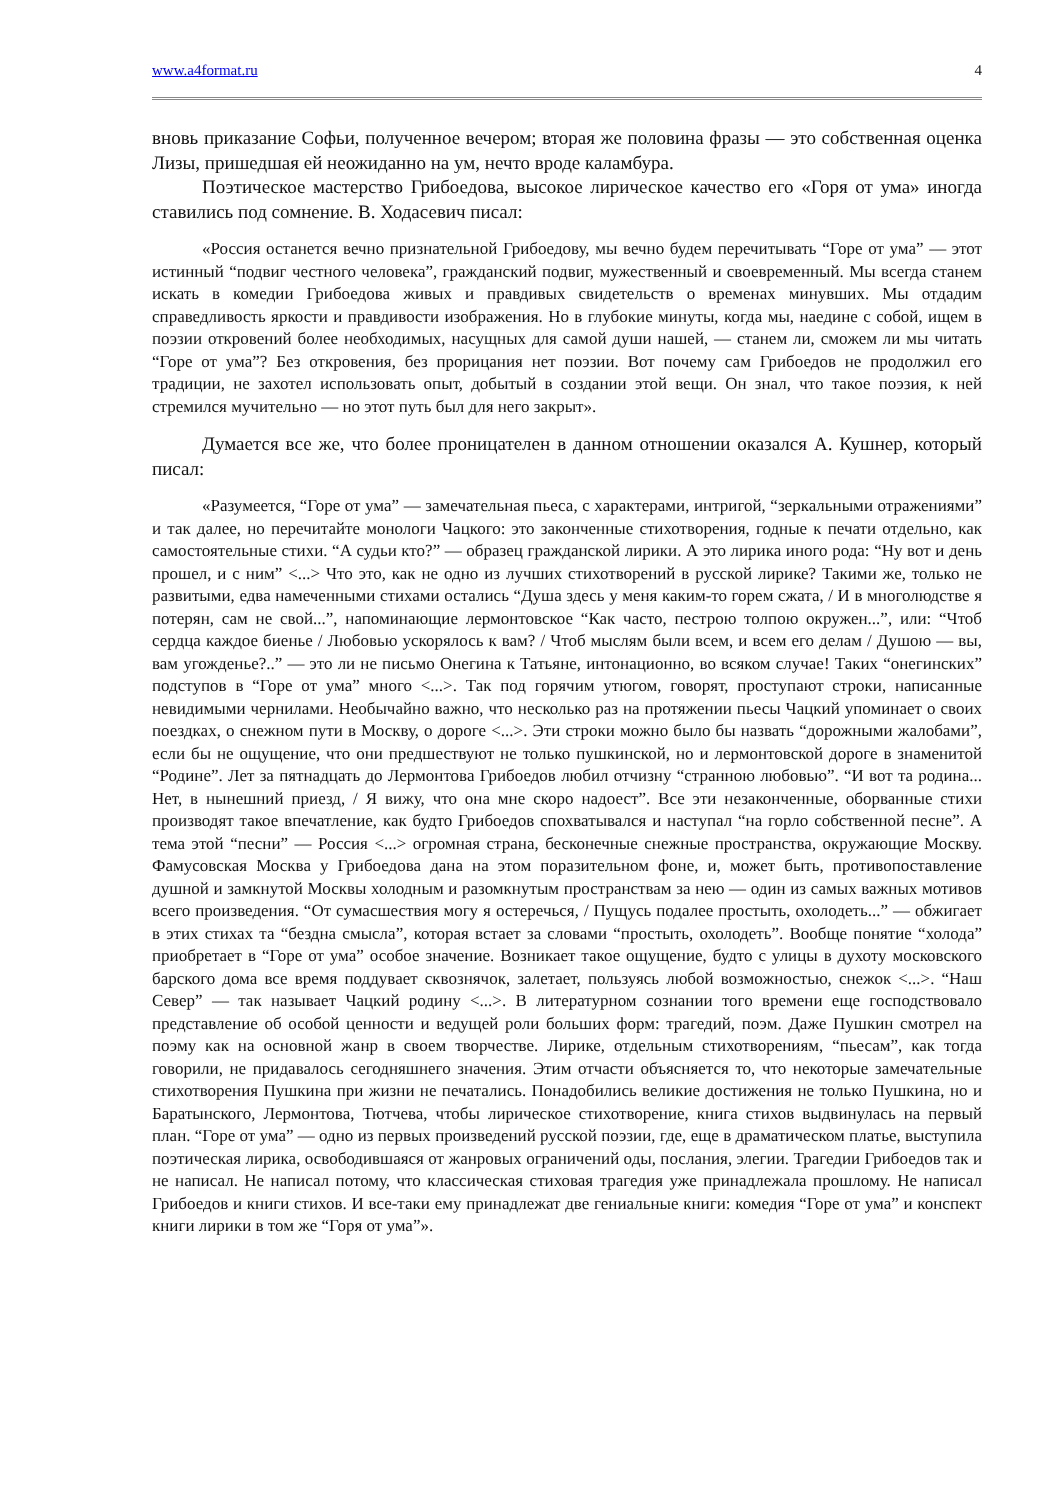www.a4format.ru 4
вновь приказание Софьи, полученное вечером; вторая же половина фразы — это собственная оценка Лизы, пришедшая ей неожиданно на ум, нечто вроде каламбура.
Поэтическое мастерство Грибоедова, высокое лирическое качество его «Горя от ума» иногда ставились под сомнение. В. Ходасевич писал:
«Россия останется вечно признательной Грибоедову, мы вечно будем перечитывать “Горе от ума” — этот истинный “подвиг честного человека”, гражданский подвиг, мужественный и своевременный. Мы всегда станем искать в комедии Грибоедова живых и правдивых свидетельств о временах минувших. Мы отдадим справедливость яркости и правдивости изображения. Но в глубокие минуты, когда мы, наедине с собой, ищем в поэзии откровений более необходимых, насущных для самой души нашей, — станем ли, сможем ли мы читать “Горе от ума”? Без откровения, без прорицания нет поэзии. Вот почему сам Грибоедов не продолжил его традиции, не захотел использовать опыт, добытый в создании этой вещи. Он знал, что такое поэзия, к ней стремился мучительно — но этот путь был для него закрыт».
Думается все же, что более проницателен в данном отношении оказался А. Кушнер, который писал:
«Разумеется, “Горе от ума” — замечательная пьеса, с характерами, интригой, “зеркальными отражениями” и так далее, но перечитайте монологи Чацкого: это законченные стихотворения, годные к печати отдельно, как самостоятельные стихи. “А судьи кто?” — образец гражданской лирики. А это лирика иного рода: “Ну вот и день прошел, и с ним” <...> Что это, как не одно из лучших стихотворений в русской лирике? Такими же, только не развитыми, едва намеченными стихами остались “Душа здесь у меня каким-то горем сжата, / И в многолюдстве я потерян, сам не свой...”, напоминающие лермонтовское “Как часто, пестрою толпою окружен...”, или: “Чтоб сердца каждое биенье / Любовью ускорялось к вам? / Чтоб мыслям были всем, и всем его делам / Душою — вы, вам угожденье?..” — это ли не письмо Онегина к Татьяне, интонационно, во всяком случае! Таких “онегинских” подступов в “Горе от ума” много <...>. Так под горячим утюгом, говорят, проступают строки, написанные невидимыми чернилами. Необычайно важно, что несколько раз на протяжении пьесы Чацкий упоминает о своих поездках, о снежном пути в Москву, о дороге <...>. Эти строки можно было бы назвать “дорожными жалобами”, если бы не ощущение, что они предшествуют не только пушкинской, но и лермонтовской дороге в знаменитой “Родине”. Лет за пятнадцать до Лермонтова Грибоедов любил отчизну “странною любовью”. “И вот та родина... Нет, в нынешний приезд, / Я вижу, что она мне скоро надоест”. Все эти незаконченные, оборванные стихи производят такое впечатление, как будто Грибоедов спохватывался и наступал “на горло собственной песне”. А тема этой “песни” — Россия <...> огромная страна, бесконечные снежные пространства, окружающие Москву. Фамусовская Москва у Грибоедова дана на этом поразительном фоне, и, может быть, противопоставление душной и замкнутой Москвы холодным и разомкнутым пространствам за нею — один из самых важных мотивов всего произведения. “От сумасшествия могу я остеречься, / Пущусь подалее простыть, охолодеть...” — обжигает в этих стихах та “бездна смысла”, которая встает за словами “простыть, охолодеть”. Вообще понятие “холода” приобретает в “Горе от ума” особое значение. Возникает такое ощущение, будто с улицы в духоту московского барского дома все время поддувает сквознячок, залетает, пользуясь любой возможностью, снежок <...>. “Наш Север” — так называет Чацкий родину <...>. В литературном сознании того времени еще господствовало представление об особой ценности и ведущей роли больших форм: трагедий, поэм. Даже Пушкин смотрел на поэму как на основной жанр в своем творчестве. Лирике, отдельным стихотворениям, “пьесам”, как тогда говорили, не придавалось сегодняшнего значения. Этим отчасти объясняется то, что некоторые замечательные стихотворения Пушкина при жизни не печатались. Понадобились великие достижения не только Пушкина, но и Баратынского, Лермонтова, Тютчева, чтобы лирическое стихотворение, книга стихов выдвинулась на первый план. “Горе от ума” — одно из первых произведений русской поэзии, где, еще в драматическом платье, выступила поэтическая лирика, освободившаяся от жанровых ограничений оды, послания, элегии. Трагедии Грибоедов так и не написал. Не написал потому, что классическая стиховая трагедия уже принадлежала прошлому. Не написал Грибоедов и книги стихов. И все-таки ему принадлежат две гениальные книги: комедия “Горе от ума” и конспект книги лирики в том же “Горя от ума”».